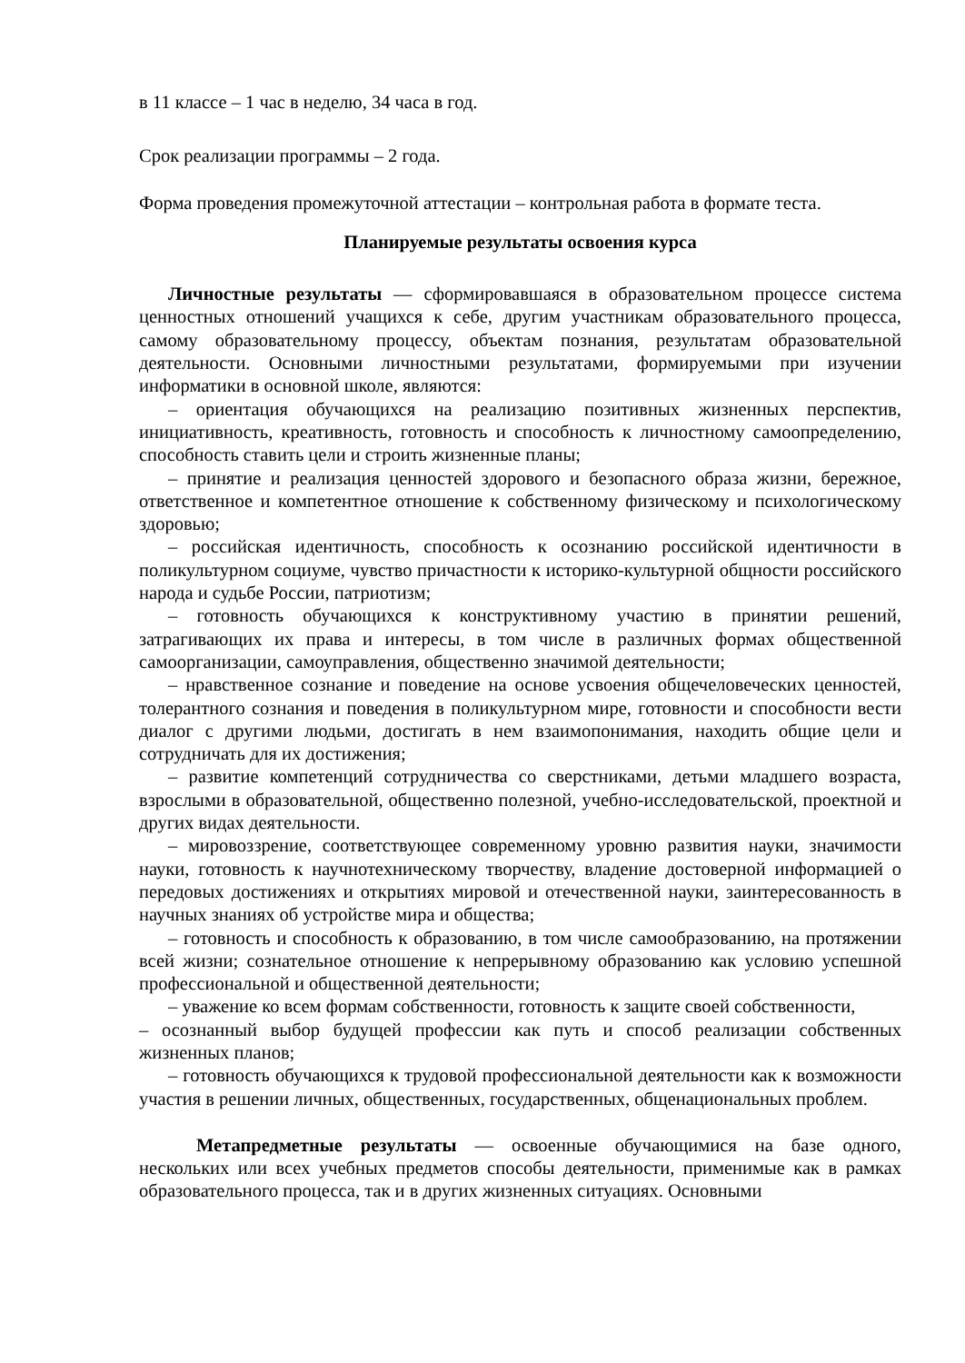в 11 классе – 1 час в неделю, 34 часа в год.
Срок реализации программы – 2 года.
Форма проведения промежуточной аттестации – контрольная работа в формате теста.
Планируемые результаты освоения курса
Личностные результаты — сформировавшаяся в образовательном процессе система ценностных отношений учащихся к себе, другим участникам образовательного процесса, самому образовательному процессу, объектам познания, результатам образовательной деятельности. Основными личностными результатами, формируемыми при изучении информатики в основной школе, являются:
– ориентация обучающихся на реализацию позитивных жизненных перспектив, инициативность, креативность, готовность и способность к личностному самоопределению, способность ставить цели и строить жизненные планы;
– принятие и реализация ценностей здорового и безопасного образа жизни, бережное, ответственное и компетентное отношение к собственному физическому и психологическому здоровью;
– российская идентичность, способность к осознанию российской идентичности в поликультурном социуме, чувство причастности к историко-культурной общности российского народа и судьбе России, патриотизм;
– готовность обучающихся к конструктивному участию в принятии решений, затрагивающих их права и интересы, в том числе в различных формах общественной самоорганизации, самоуправления, общественно значимой деятельности;
– нравственное сознание и поведение на основе усвоения общечеловеческих ценностей, толерантного сознания и поведения в поликультурном мире, готовности и способности вести диалог с другими людьми, достигать в нем взаимопонимания, находить общие цели и сотрудничать для их достижения;
– развитие компетенций сотрудничества со сверстниками, детьми младшего возраста, взрослыми в образовательной, общественно полезной, учебно-исследовательской, проектной и других видах деятельности.
– мировоззрение, соответствующее современному уровню развития науки, значимости науки, готовность к научнотехническому творчеству, владение достоверной информацией о передовых достижениях и открытиях мировой и отечественной науки, заинтересованность в научных знаниях об устройстве мира и общества;
– готовность и способность к образованию, в том числе самообразованию, на протяжении всей жизни; сознательное отношение к непрерывному образованию как условию успешной профессиональной и общественной деятельности;
– уважение ко всем формам собственности, готовность к защите своей собственности,
– осознанный выбор будущей профессии как путь и способ реализации собственных жизненных планов;
– готовность обучающихся к трудовой профессиональной деятельности как к возможности участия в решении личных, общественных, государственных, общенациональных проблем.
Метапредметные результаты — освоенные обучающимися на базе одного, нескольких или всех учебных предметов способы деятельности, применимые как в рамках образовательного процесса, так и в других жизненных ситуациях. Основными